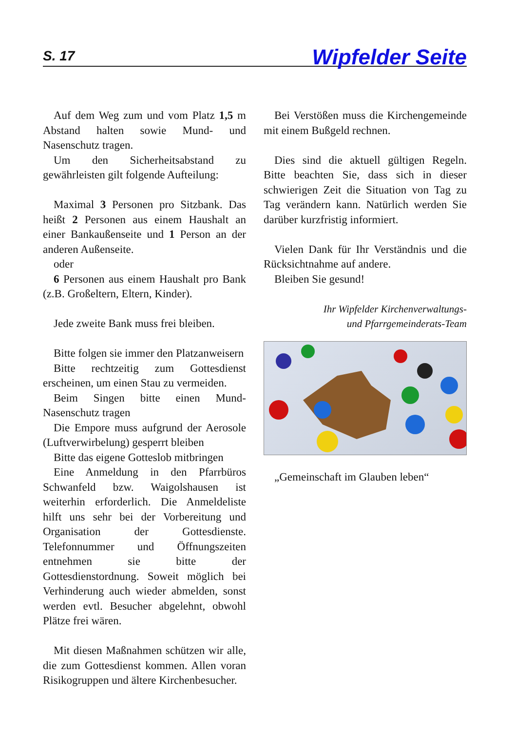S. 17 Wipfelder Seite
Auf dem Weg zum und vom Platz 1,5 m Abstand halten sowie Mund- und Nasenschutz tragen.
Um den Sicherheitsabstand zu gewährleisten gilt folgende Aufteilung:
Maximal 3 Personen pro Sitzbank. Das heißt 2 Personen aus einem Haushalt an einer Bankaußenseite und 1 Person an der anderen Außenseite.
oder
6 Personen aus einem Haushalt pro Bank (z.B. Großeltern, Eltern, Kinder).
Jede zweite Bank muss frei bleiben.
Bitte folgen sie immer den Platzanweisern
Bitte rechtzeitig zum Gottesdienst erscheinen, um einen Stau zu vermeiden.
Beim Singen bitte einen Mund- Nasenschutz tragen
Die Empore muss aufgrund der Aerosole (Luftverwirbelung) gesperrt bleiben
Bitte das eigene Gotteslob mitbringen
Eine Anmeldung in den Pfarrbüros Schwanfeld bzw. Waigolshausen ist weiterhin erforderlich. Die Anmeldeliste hilft uns sehr bei der Vorbereitung und Organisation der Gottesdienste. Telefonnummer und Öffnungszeiten entnehmen sie bitte der Gottesdienstordnung. Soweit möglich bei Verhinderung auch wieder abmelden, sonst werden evtl. Besucher abgelehnt, obwohl Plätze frei wären.
Mit diesen Maßnahmen schützen wir alle, die zum Gottesdienst kommen. Allen voran Risikogruppen und ältere Kirchenbesucher.
Bei Verstößen muss die Kirchengemeinde mit einem Bußgeld rechnen.
Dies sind die aktuell gültigen Regeln. Bitte beachten Sie, dass sich in dieser schwierigen Zeit die Situation von Tag zu Tag verändern kann. Natürlich werden Sie darüber kurzfristig informiert.
Vielen Dank für Ihr Verständnis und die Rücksichtnahme auf andere.
Bleiben Sie gesund!
Ihr Wipfelder Kirchenverwaltungs-
und Pfarrgemeinderats-Team
„Gemeinschaft im Glauben leben“